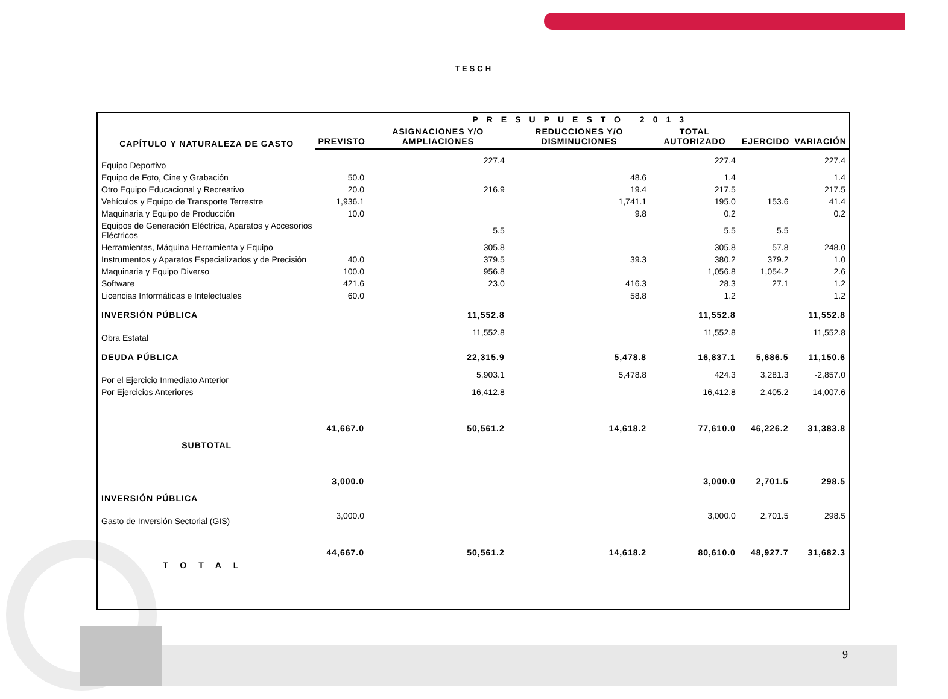TESCH
| CAPÍTULO Y NATURALEZA DE GASTO | PRESUPUESTO 2013 | | | | | |
| --- | --- | --- | --- | --- | --- | --- |
| | PREVISTO | ASIGNACIONES Y/O AMPLIACIONES | REDUCCIONES Y/O DISMINUCIONES | TOTAL AUTORIZADO | EJERCIDO | VARIACIÓN |
| Equipo Deportivo | | 227.4 | | 227.4 | | 227.4 |
| Equipo de Foto, Cine y Grabación | 50.0 | | 48.6 | 1.4 | | 1.4 |
| Otro Equipo Educacional y Recreativo | 20.0 | 216.9 | 19.4 | 217.5 | | 217.5 |
| Vehículos y Equipo de Transporte Terrestre | 1,936.1 | | 1,741.1 | 195.0 | 153.6 | 41.4 |
| Maquinaria y Equipo de Producción | 10.0 | | 9.8 | 0.2 | | 0.2 |
| Equipos de Generación Eléctrica, Aparatos y Accesorios Eléctricos | | 5.5 | | 5.5 | 5.5 | |
| Herramientas, Máquina Herramienta y Equipo | | 305.8 | | 305.8 | 57.8 | 248.0 |
| Instrumentos y Aparatos Especializados y de Precisión | 40.0 | 379.5 | 39.3 | 380.2 | 379.2 | 1.0 |
| Maquinaria y Equipo Diverso | 100.0 | 956.8 | | 1,056.8 | 1,054.2 | 2.6 |
| Software | 421.6 | 23.0 | 416.3 | 28.3 | 27.1 | 1.2 |
| Licencias Informáticas e Intelectuales | 60.0 | | 58.8 | 1.2 | | 1.2 |
| INVERSIÓN PÚBLICA | | 11,552.8 | | 11,552.8 | | 11,552.8 |
| Obra Estatal | | 11,552.8 | | 11,552.8 | | 11,552.8 |
| DEUDA PÚBLICA | | 22,315.9 | 5,478.8 | 16,837.1 | 5,686.5 | 11,150.6 |
| Por el Ejercicio Inmediato Anterior | | 5,903.1 | 5,478.8 | 424.3 | 3,281.3 | -2,857.0 |
| Por Ejercicios Anteriores | | 16,412.8 | | 16,412.8 | 2,405.2 | 14,007.6 |
| SUBTOTAL | 41,667.0 | 50,561.2 | 14,618.2 | 77,610.0 | 46,226.2 | 31,383.8 |
| INVERSIÓN PÚBLICA | 3,000.0 | | | 3,000.0 | 2,701.5 | 298.5 |
| Gasto de Inversión Sectorial (GIS) | 3,000.0 | | | 3,000.0 | 2,701.5 | 298.5 |
| TOTAL | 44,667.0 | 50,561.2 | 14,618.2 | 80,610.0 | 48,927.7 | 31,682.3 |
9